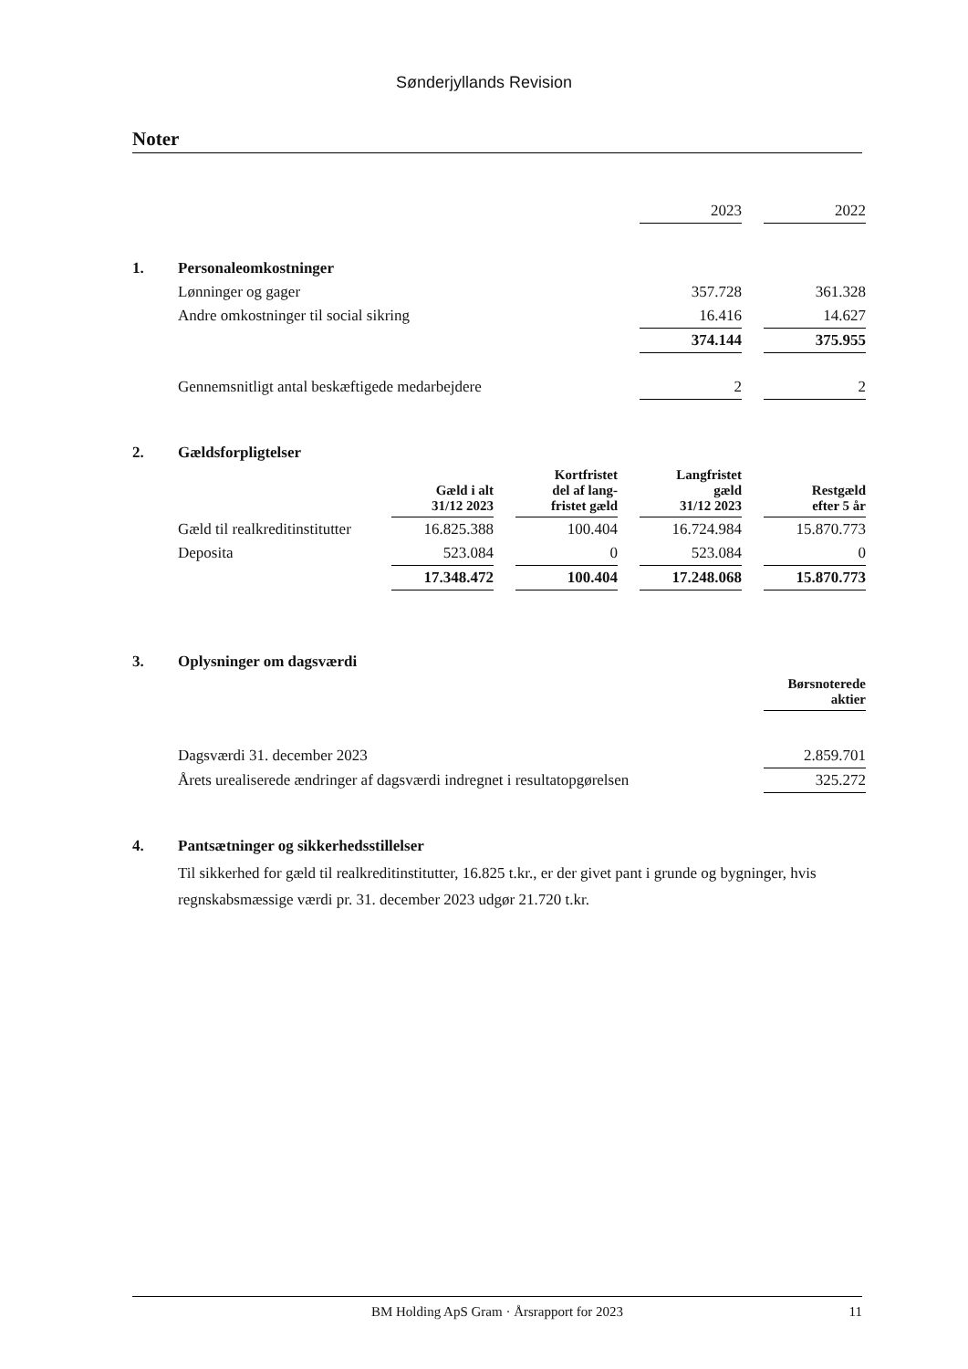Sønderjyllands Revision
Noter
| | | 2023 | | 2022 |
| 1. | Personaleomkostninger | | | |
| | Lønninger og gager | 357.728 | | 361.328 |
| | Andre omkostninger til social sikring | 16.416 | | 14.627 |
| | | 374.144 | | 375.955 |
| | Gennemsnitligt antal beskæftigede medarbejdere | 2 | | 2 |
| 2. | Gældsforpligtelser | | | | | | | |
| | | Gæld i alt 31/12 2023 | | Kortfristet del af lang- fristet gæld | | Langfristet gæld 31/12 2023 | | Restgæld efter 5 år |
| | Gæld til realkreditinstitutter | 16.825.388 | | 100.404 | | 16.724.984 | | 15.870.773 |
| | Deposita | 523.084 | | 0 | | 523.084 | | 0 |
| | | 17.348.472 | | 100.404 | | 17.248.068 | | 15.870.773 |
| 3. | Oplysninger om dagsværdi | |
| | | Børsnoterede aktier |
| | Dagsværdi 31. december 2023 | 2.859.701 |
| | Årets urealiserede ændringer af dagsværdi indregnet i resultatopgørelsen | 325.272 |
| 4. | Pantsætninger og sikkerhedsstillelser |
| | Til sikkerhed for gæld til realkreditinstitutter, 16.825 t.kr., er der givet pant i grunde og bygninger, hvis regnskabsmæssige værdi pr. 31. december 2023 udgør 21.720 t.kr. |
BM Holding ApS Gram · Årsrapport for 2023 11